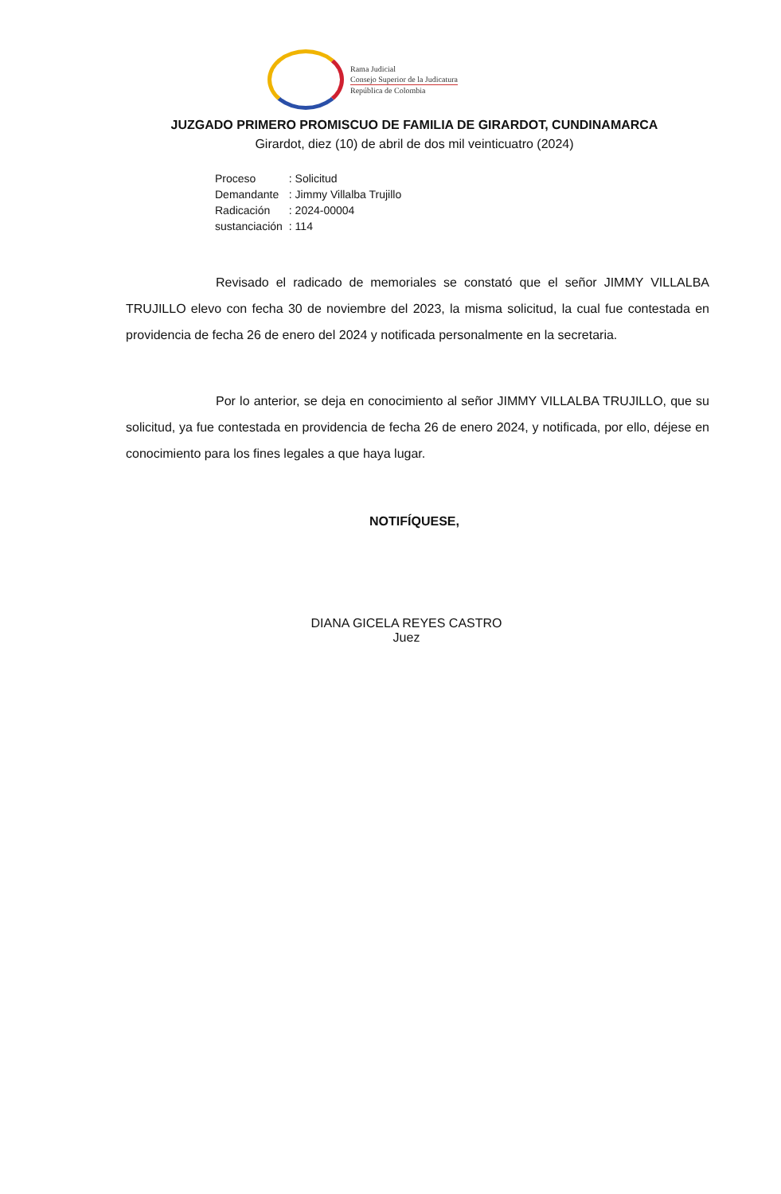Rama Judicial
Consejo Superior de la Judicatura
República de Colombia
JUZGADO PRIMERO PROMISCUO DE FAMILIA DE GIRARDOT, CUNDINAMARCA
Girardot, diez (10) de abril de dos mil veinticuatro (2024)
| Proceso | : Solicitud |
| Demandante | : Jimmy Villalba Trujillo |
| Radicación | : 2024-00004 |
| sustanciación | : 114 |
Revisado el radicado de memoriales se constató que el señor JIMMY VILLALBA TRUJILLO elevo con fecha 30 de noviembre del 2023, la misma solicitud, la cual fue contestada en providencia de fecha 26 de enero del 2024 y notificada personalmente en la secretaria.
Por lo anterior, se deja en conocimiento al señor JIMMY VILLALBA TRUJILLO, que su solicitud, ya fue contestada en providencia de fecha 26 de enero 2024, y notificada, por ello, déjese en conocimiento para los fines legales a que haya lugar.
NOTIFÍQUESE,
DIANA GICELA REYES CASTRO
Juez